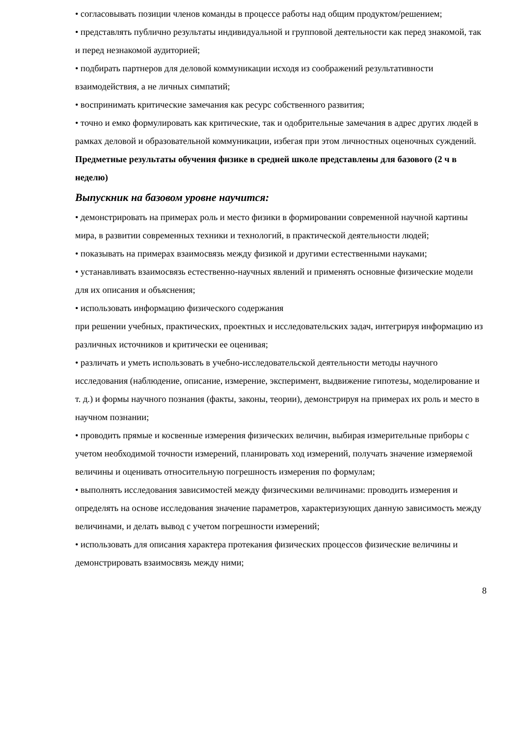• согласовывать позиции членов команды в процессе работы над общим продуктом/решением;
• представлять публично результаты индивидуальной и групповой деятельности как перед знакомой, так и перед незнакомой аудиторией;
• подбирать партнеров для деловой коммуникации исходя из соображений результативности взаимодействия, а не личных симпатий;
• воспринимать критические замечания как ресурс собственного развития;
• точно и емко формулировать как критические, так и одобрительные замечания в адрес других людей в рамках деловой и образовательной коммуникации, избегая при этом личностных оценочных суждений.
Предметные результаты обучения физике в средней школе представлены для базового (2 ч в неделю)
Выпускник на базовом уровне научится:
• демонстрировать на примерах роль и место физики в формировании современной научной картины мира, в развитии современных техники и технологий, в практической деятельности людей;
• показывать на примерах взаимосвязь между физикой и другими естественными науками;
• устанавливать взаимосвязь естественно-научных явлений и применять основные физические модели для их описания и объяснения;
• использовать информацию физического содержания
при решении учебных, практических, проектных и исследовательских задач, интегрируя информацию из различных источников и критически ее оценивая;
• различать и уметь использовать в учебно-исследовательской деятельности методы научного исследования (наблюдение, описание, измерение, эксперимент, выдвижение гипотезы, моделирование и т. д.) и формы научного познания (факты, законы, теории), демонстрируя на примерах их роль и место в научном познании;
• проводить прямые и косвенные измерения физических величин, выбирая измерительные приборы с учетом необходимой точности измерений, планировать ход измерений, получать значение измеряемой величины и оценивать относительную погрешность измерения по формулам;
• выполнять исследования зависимостей между физическими величинами: проводить измерения и определять на основе исследования значение параметров, характеризующих данную зависимость между величинами, и делать вывод с учетом погрешности измерений;
• использовать для описания характера протекания физических процессов физические величины и демонстрировать взаимосвязь между ними;
8